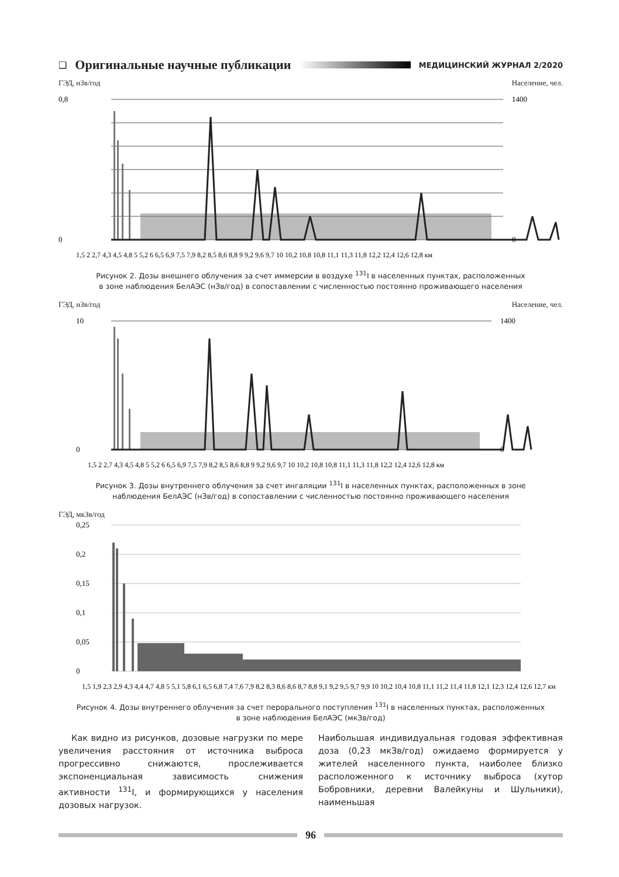❑ Оригинальные научные публикации
МЕДИЦИНСКИЙ ЖУРНАЛ 2/2020
ГЭД, нЗв/год Население, чел.
0,8
0
1400
0
1,5 2 2,7 4,3 4,5 4,8 5 5,2 6 6,5 6,9 7,5 7,9 8,2 8,5 8,6 8,8 9 9,2 9,6 9,7 10 10,2 10,8 10,8 11,1 11,3 11,8 12,2 12,4 12,6 12,8 км
Рисунок 2. Дозы внешнего облучения за счет иммерсии в воздухе <sup>131</sup>I в населенных пунктах, расположенных
в зоне наблюдения БелАЭС (нЗв/год) в сопоставлении с численностью постоянно проживающего населения
ГЭД, нЗв/год Население, чел.
10
0
1400
0
1,5 2 2,7 4,3 4,5 4,8 5 5,2 6 6,5 6,9 7,5 7,9 8,2 8,5 8,6 8,8 9 9,2 9,6 9,7 10 10,2 10,8 10,8 11,1 11,3 11,8 12,2 12,4 12,6 12,8 км
Рисунок 3. Дозы внутреннего облучения за счет ингаляции <sup>131</sup>I в населенных пунктах, расположенных в зоне
наблюдения БелАЭС (нЗв/год) в сопоставлении с численностью постоянно проживающего населения
ГЭД, мкЗв/год
0,25
0,2
0,15
0,1
0,05
0
1,5 1,9 2,3 2,9 4,3 4,4 4,7 4,8 5 5,1 5,8 6,1 6,5 6,8 7,4 7,6 7,9 8,2 8,3 8,6 8,6 8,7 8,8 9,1 9,2 9,5 9,7 9,9 10 10,2 10,4 10,8 11,1 11,2 11,4 11,8 12,1 12,3 12,4 12,6 12,7 км
Рисунок 4. Дозы внутреннего облучения за счет перорального поступления <sup>131</sup>I в населенных пунктах, расположенных
в зоне наблюдения БелАЭС (мкЗв/год)
Как видно из рисунков, дозовые нагрузки по мере увеличения расстояния от источника выброса прогрессивно снижаются, прослеживается экспоненциальная зависимость снижения активности <sup>131</sup>I, и формирующихся у населения дозовых нагрузок.
Наибольшая индивидуальная годовая эффективная доза (0,23 мкЗв/год) ожидаемо формируется у жителей населенного пункта, наиболее близко расположенного к источнику выброса (хутор Бобровники, деревни Валейкуны и Шульники), наименьшая
96